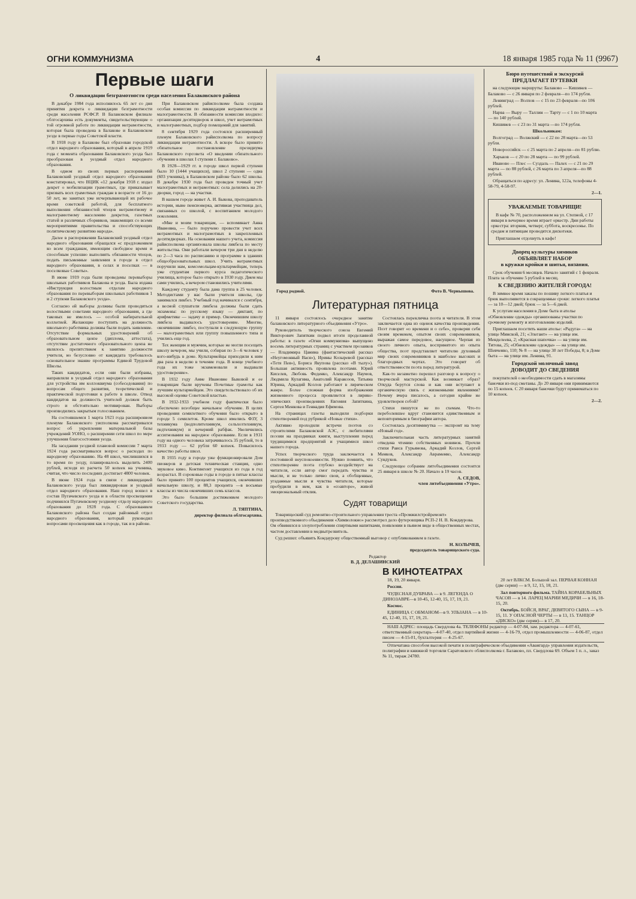ОГНИ КОММУНИЗМА 4 18 января 1985 года № 11 (9967)
Первые шаги
О ликвидации безграмотности среди населения Балаковского района
В декабре 1984 года исполнилось 65 лет со дня принятия декрета о ликвидации безграмотности среди населения РСФСР. В Балаковском филиале облгосархива есть документы, свидетельствующие о той огромной работе по ликвидации неграмотности, которая была проведена в Балакове и Балаковском уезде в первые годы Советской власти.
В 1918 году в Балакове был образован городской отдел народного образования, который в апреле 1919 года с момента образования Балаковского уезда был преобразован в уездный отдел народного образования.
В одном из своих первых распоряжений Балаковский уездный отдел народного образования констатировал, что ВЦИК «12 декабря 1918 г. издал декрет о мобилизации грамотных, где приказывает призвать всех грамотных граждан в возрасте от 16 до 50 лет, не занятых уже исчерпывающей их рабочее время советской работой, для бесплатного выполнения обязанностей чтецов неграмотному и малограмотному населению декретов, газетных статей и различных сборников, знакомящих со всеми мероприятиями правительства и способствующих политическому развитию народа».
Далее в распоряжении Балаковский уездный отдел народного образования обращался «с предложением ко всем гражданам, имеющим свободное время и способным успешно выполнять обязанности чтецов, подать письменные заявления в городе в отдел народного образования, в селах и поселках — в поселковые Советы».
В июне 1919 года были проведены перевыборы школьных работников Балакова и уезда. Была издана «Инструкция волостным отделам народного образования по перевыборам школьных работников 1 и 2 ступени Балаковского уезда».
Согласно ей выборы должны были проводиться волостными советами народного образования, а где таковых не имелось — особой набирательной коллегией. Желающие поступить на должность школьного работника должны были подать заявление. Отсутствие формальных удостоверений об образовательном цензе (диплома, аттестата), отсутствие достаточного образовательного ценза не являлось препятствием к занятию должности учителя, но безусловно от кандидата требовалось основательное знание программы Единой Трудовой Школы.
Таких кандидатов, если они были избраны, направляли в уездный отдел народного образования для устройства им коллоквиума (собеседования) по вопросам общего развития, теоретической и практической подготовки к работе в школе. Отвод кандидатов на должность учителей должен быть строго и обстоятельно мотивирован. Выборы производились закрытым голосованием.
На состоявшемся 1 марта 1923 года расширенном пленуме Балаковского уисполкома рассматривался вопрос об укреплении материальной базы учреждений УОНО, о расширении сети школ по мере улучшения благосостояния уезда.
На заседании уездной плановой комиссии 7 марта 1924 года рассматривался вопрос о расходах по народному образованию. На 48 школ, числившихся в то время по уезду, планировалось выделить 2400 рублей, исходя из расчета 50 копеек на ученика, считая, что число последних достигает 4800 человек.
В июне 1924 года в связи с ликвидацией Балаковского уезда был ликвидирован и уездный отдел народного образования. Наш город вошел в состав Пугачевского уезда и в области просвещения подчинялся Пугачевскому уездному отделу народного образования до 1928 года. С образованием Балаковского района был создан районный отдел народного образования, который руководил вопросами просвещения как в городе, так и в районе.
При Балаковском райисполкоме была создана особая комиссия по ликвидации неграмотности и малограмотности. В обязанности комиссии входило: организация десятидворок и школ, учет неграмотных и малограмотных, подбор помещений для занятий.
8 сентября 1929 года состоялся расширенный пленум Балаковского райисполкома по вопросу ликвидации неграмотности. А вскоре было принято обязательное постановление президиума Балаковского горсовета «О введении обязательного обучения в школах I ступени г. Балаково».
В 1928—1929 гг. в городе школ первой ступени было 10 (1444 учащихся), школ 2 ступени — одна (603 ученика), в Балаковском районе было 62 школы. В декабре 1930 года был проведен точный учет малограмотных и неграмотных: села делились на 20-дворки, город — на участки.
В нашем городе живет А. И. Быкова, преподаватель истории, ныне пенсионерка, активная участница дел, связанных со школой, с воспитанием молодого поколения.
«Мне и моим товарищам, — вспоминает Анна Ивановна, — было поручено провести учет всех неграмотных и малограмотных в закрепленных десятидворках. На основании нашего учета, комиссия райисполкома организовала школы ликбеза по месту жительства. Они работали вечером три дня в неделю по 2—3 часа по расписанию и программе в зданиях общеобразовательных школ. Учить неграмотных поручили нам, комсомольцам-культармейцам, теперь уже студентам первого курса педагогического училища, которое было открыто в 1930 году. Днем мы сами учились, а вечером становились учителями.
Каждому студенту была дана группа в 25 человек. Методистами у нас были учителя школы, где занимался ликбез. Учебный год начинался с сентября, а весной слушатели ликбеза должны были сдать экзамены: по русскому языку — диктант, по арифметике — задачу и пример. Окончившим школу ликбеза выдавалось удостоверение. Многие, окончившие ликбез, поступали в следующую группу — малограмотных или группу повышенного типа и учились еще год.
Тех женщин и мужчин, которые не могли посещать школу вечером, мы учили, собирая по 3—6 человек у кого-нибудь в доме. Культармейцы приходили к ним два раза в неделю в течение года. В конце учебного года их тоже экзаменовали и выдавали удостоверение».
В 1932 году Анне Ивановне Быковой и ее товарищам были вручены Почетные грамоты как лучшим культармейцам. Это свидетельствовало об их высокой оценке Советской властью.
В 1932-1933 учебном году фактически было обеспечено всеобщее начальное обучение. В целях проведения семилетнего обучения было открыто в городе 5 семилеток. Кроме школ имелись ФЗУ, 3 техникума (водполитехникум, сельхозтехникум, педтехникум) и вечерний рабфак. Увеличились ассигнования на народное образование. Если в 1931 году на одного человека затрачивалось 35 рублей, то в 1933 году — 62 рубля 60 копеек. Повысилось качество работы школ.
В 1935 году в городе уже функционировали Дом пионеров и детская техническая станция, одно звуковое кино. Контингент учащихся из года в год возрастал. В сороковые годы в городе в пятые классы было принято 100 процентов учащихся, окончивших начальную школу, и 88,3 процента —в восьмые классы из числа окончивших семь классов.
Это было большим достижением молодого Советского государства.
Л. ТЯПТИНА,
директор филиала облгосархива.
Город родной. Фото В. Чернышова.
Литературная пятница
11 января состоялось очередное занятие балаковского литературного объединения «Утро».
Руководитель творческого союза Евгений Викторович Запяткин подвел итоги проделанной работы: в газете «Огни коммунизма» выпущено восемь литературных страниц с участием прозаиков — Владимира Цанина (фантастический рассказ «Неугомонный Вася»), Ирины Козыревой (рассказ «Тетя Пея»), Бориса Якупова (рассказ «В тылу»). Большая активность проявлена поэтами. Юрий Киселев, Любовь Феденко, Александр Наумов, Людмила Кулагина, Анатолий Каракозов, Татьяна Юрина, Аркадий Козлов работают в лирическом жанре. Более сложная форма изображения жизненного процесса проявляется в лирико-эпических произведениях Евгения Запяткина, Сергея Менкова и Геннадия Ефимова.
На страницах газеты выходили подборки стихотворений под рубрикой «Новые стихи».
Активно проходили встречи поэтов со строителями Балаковской АЭС, с любителями поэзии на праздниках книги, выступления перед трудящимися предприятий и учащимися школ нашего города.
Успех творческого труда заключается в постоянной неуспокоенности. Нужно помнить, что стихотворение поэта глубоко воздействует на читателя, если автор смог передать чувства и мысли, и не только лично свои, а обобщенные, угаданные мысли и чувства читателя, которые пробудили в нем, как в «соавторе», живой эмоциональный отклик.
Состоялась перекличка поэта и читателя. В этом заключается одна из оценок качества произведения. Поэт говорит «о времени и о себе», проверяя себя своим временем, опытом своих современников, выражая самое передовое, насущное. Черпая из своего личного опыта, воспринятого из опыта общества, поэт представляет читателю духовный мир своих современников в наиболее высоких и благородных чертах. Это говорит об ответственности поэта перед литературой.
Как-то незаметно перешел разговор к вопросу о творческой мастерской. Как возникает образ? Откуда берутся слова и как они вступают в органическую связь с жизненными явлениями? Почему вчера писалось, а сегодня крайне не удовлетворен собой?
Стихи пишутся не по схемам. Что-то переболевшее вдруг становится единственным и неповторимым в биографии автора.
Состоялась десятиминутка — экспромт на тему «Новый год».
Заключительная часть литературных занятий отведена чтению собственных новинок. Прочли стихи Раиса Гурьянова, Аркадий Козлов, Сергей Менков, Александр Авраменко, Александр Сундуков.
Следующее собрание литобъединения состоится 25 января в школе № 20. Начало в 19 часов.
А. СЕДОВ,
член литобъединения «Утро».
Судят товарищи
Товарищеский суд ремонтно-строительного управления треста «Промжилстройремонт» производственного объединения «Химволокно» рассмотрел дело футеровщика РСП-2 Н. В. Кондаурова. Он обвинялся в злоупотреблении спиртными напитками, появлении в пьяном виде в общественных местах, частом доставлении в медвытрезвитель.
Суд решил: объявить Кондаурову общественный выговор с опубликованием в газете.
Н. КОЛЫЧЕВ,
председатель товарищеского суда.
Редактор
В. Д. ДЕЛАШИНСКИЙ
Бюро путешествий и экскурсий
ПРЕДЛАГАЕТ ПУТЕВКИ
на следующие маршруты: Балаково — Кишинев — Балаково — с 26 января по 2 февраля—по 174 рубля.
Ленинград — Волхов — с 15 по 23 февраля—по 106 рублей.
Нарва — Выру — Таллин — Тарту — с 1 по 10 марта — по 140 рублей.
Кишинев — с 23 по 31 марта —по 174 рубля.
Школьникам:
Волгоград — Волжский — с 22 по 28 марта—по 53 рубля.
Новороссийск — с 25 марта по 2 апреля—по 81 рублю.
Харьков — с 20 по 28 марта — по 99 рублей.
Иваново — Плес — Суздаль — Палех — с 21 по 29 марта — по 88 рублей, с 26 марта по 3 апреля—по 88 рублей.
Обращаться по адресу: ул. Ленина, 122а, телефоны 4-58-79, 4-58-97.
2—1.
УВАЖАЕМЫЕ ТОВАРИЩИ!
В кафе № 70, расположенном на ул. Степной, с 17 января в вечернее время играет оркестр. Дни работы оркестра: вторник, четверг, суббота, воскресенье. По средам и пятницам проводятся дискотеки.
Приглашаем отдохнуть в кафе!
Дворец культуры химиков
ОБЪЯВЛЯЕТ НАБОР
в кружки кройки и шитья, вязания.
Срок обучения 6 месяцев. Начало занятий с 1 февраля. Плата за обучение 5 рублей в месяц.
К СВЕДЕНИЮ ЖИТЕЛЕЙ ГОРОДА!
В зимнее время заказы по пошиву легкого платья и брюк выполняются в сокращенные сроки: легкого платья — за 10—12 дней; брюк — за 5—6 дней.
К услугам населения в Доме быта и ателье «Обновление одежды» организованы участки по срочному ремонту и изготовлению изделий.
Приглашаем посетить наши ателье: «Радуга» — на улице Минской, 21; «Элегант» — на улице им. Менделеева, 2; «Красная шапочка» — на улице им. Титова, 25; «Обновление одежды» — на улице им. Шевченко, 110; № 8 — на улице 30 лет Победы, 8; в Доме быта — на улице им. Ленина, 91.
Городской молочный завод
ДОВОДИТ ДО СВЕДЕНИЯ
покупателей о необходимости сдать в магазины баночки из-под сметаны. До 20 января они принимаются по 15 копеек. С 20 января баночки будут приниматься по 10 копеек.
2—2.
В КИНОТЕАТРАХ
18, 19, 20 января.
Россия.
ЧУДЕСНАЯ ДУБРАВА — в 9. ЛЕГЕНДА О ДИНОЗАВРЕ—в 10-45, 12-40, 15, 17, 19, 21.
Космос.
ЕДИНИЦА С ОБМАНОМ—в 9. УЛЬЗАНА — в 10-45, 12-40, 15, 17, 19, 21.
20 лет ВЛКСМ. Большой зал. ПЕРВАЯ КОННАЯ (две серии) — в 9, 12, 15, 18, 21.
Зал повторного фильма. ТАЙНА КОРАБЕЛЬНЫХ ЧАСОВ — в 14. ЛАРЕЦ МАРИИ МЕДИЧИ — в 16, 18-15, 20.
Октябрь. БОЙСЯ, ВРАГ, ДЕВЯТОГО СЫНА — в 9-15, 11. У ОПАСНОЙ ЧЕРТЫ — в 13, 15. ТАНЦОР «ДИСКО» (две серии)— в 17, 20.
НАШ АДРЕС: площадь Свердлова 4а. ТЕЛЕФОНЫ редактор — 4-07-84, зам. редактора — 4-07-61, ответственный секретарь—4-07-40, отдел партийной жизни — 4-16-79, отдел промышленности — 4-06-87, отдел писем — 4-15-01, бухгалтерия — 4-25-67.
Отпечатана способом высокой печати в полиграфическом объединении «Авангард» управления издательств, полиграфии и книжной торговли Саратовского облисполкома г. Балаково, пл. Свердлова 69. Объем 1 п. л., заказ № 11, тираж 24780.